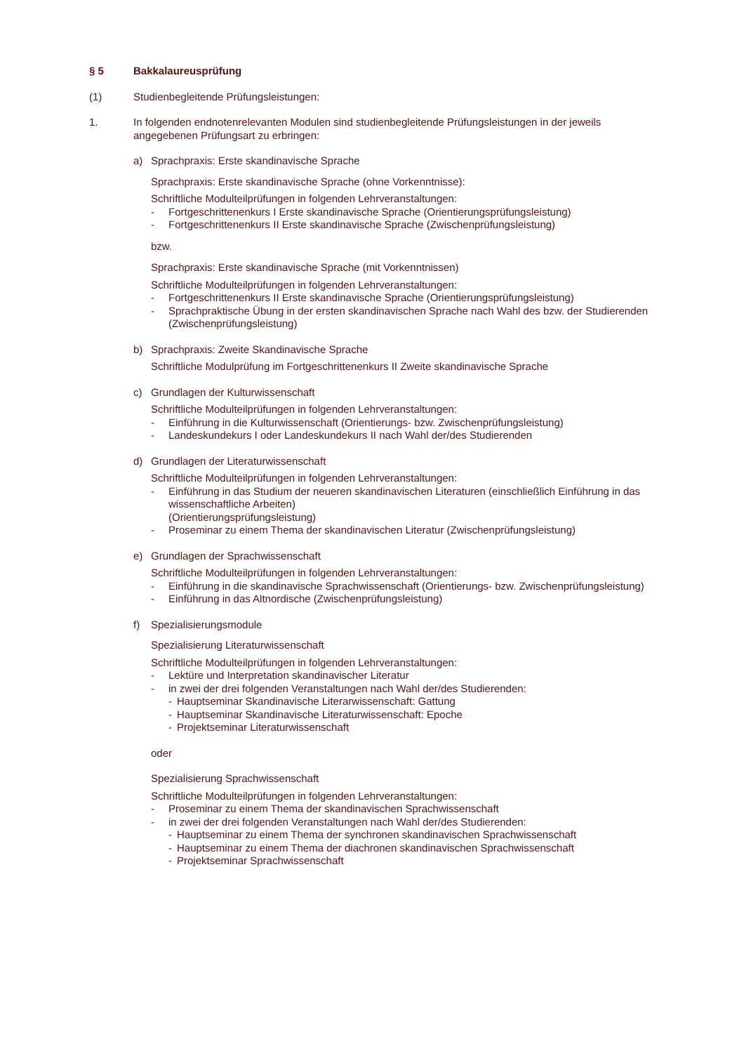§ 5 Bakkalaureusprüfung
(1) Studienbegleitende Prüfungsleistungen:
1. In folgenden endnotenrelevanten Modulen sind studienbegleitende Prüfungsleistungen in der jeweils angegebenen Prüfungsart zu erbringen:
a) Sprachpraxis: Erste skandinavische Sprache
Sprachpraxis: Erste skandinavische Sprache (ohne Vorkenntnisse):
Schriftliche Modulteilprüfungen in folgenden Lehrveranstaltungen:
- Fortgeschrittenenkurs I Erste skandinavische Sprache (Orientierungsprüfungsleistung)
- Fortgeschrittenenkurs II Erste skandinavische Sprache (Zwischenprüfungsleistung)
bzw.
Sprachpraxis: Erste skandinavische Sprache (mit Vorkenntnissen)
Schriftliche Modulteilprüfungen in folgenden Lehrveranstaltungen:
- Fortgeschrittenenkurs II Erste skandinavische Sprache (Orientierungsprüfungsleistung)
- Sprachpraktische Übung in der ersten skandinavischen Sprache nach Wahl des bzw. der Studierenden (Zwischenprüfungsleistung)
b) Sprachpraxis: Zweite Skandinavische Sprache
Schriftliche Modulprüfung im Fortgeschrittenenkurs II Zweite skandinavische Sprache
c) Grundlagen der Kulturwissenschaft
Schriftliche Modulteilprüfungen in folgenden Lehrveranstaltungen:
- Einführung in die Kulturwissenschaft (Orientierungs- bzw. Zwischenprüfungsleistung)
- Landeskundekurs I oder Landeskundekurs II nach Wahl der/des Studierenden
d) Grundlagen der Literaturwissenschaft
Schriftliche Modulteilprüfungen in folgenden Lehrveranstaltungen:
- Einführung in das Studium der neueren skandinavischen Literaturen (einschließlich Einführung in das wissenschaftliche Arbeiten)
(Orientierungsprüfungsleistung)
- Proseminar zu einem Thema der skandinavischen Literatur (Zwischenprüfungsleistung)
e) Grundlagen der Sprachwissenschaft
Schriftliche Modulteilprüfungen in folgenden Lehrveranstaltungen:
- Einführung in die skandinavische Sprachwissenschaft (Orientierungs- bzw. Zwischenprüfungsleistung)
- Einführung in das Altnordische (Zwischenprüfungsleistung)
f) Spezialisierungsmodule
Spezialisierung Literaturwissenschaft
Schriftliche Modulteilprüfungen in folgenden Lehrveranstaltungen:
- Lektüre und Interpretation skandinavischer Literatur
- in zwei der drei folgenden Veranstaltungen nach Wahl der/des Studierenden:
- Hauptseminar Skandinavische Literarwissenschaft: Gattung
- Hauptseminar Skandinavische Literaturwissenschaft: Epoche
- Projektseminar Literaturwissenschaft
oder
Spezialisierung Sprachwissenschaft
Schriftliche Modulteilprüfungen in folgenden Lehrveranstaltungen:
- Proseminar zu einem Thema der skandinavischen Sprachwissenschaft
- in zwei der drei folgenden Veranstaltungen nach Wahl der/des Studierenden:
- Hauptseminar zu einem Thema der synchronen skandinavischen Sprachwissenschaft
- Hauptseminar zu einem Thema der diachronen skandinavischen Sprachwissenschaft
- Projektseminar Sprachwissenschaft